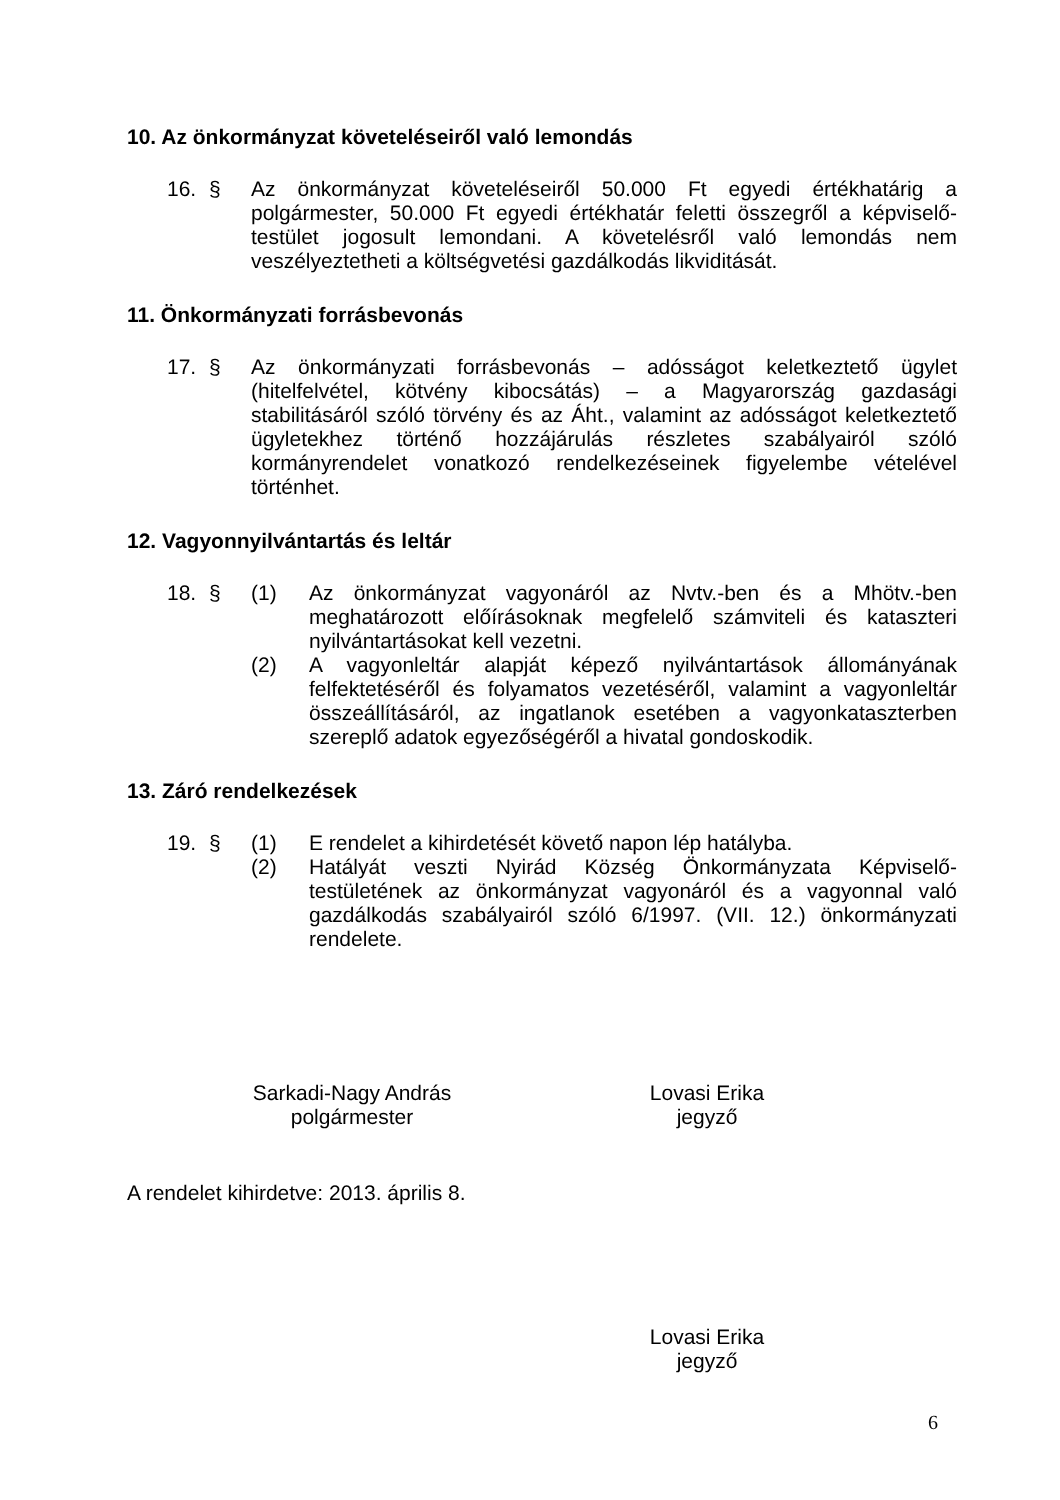10. Az önkormányzat követeléseiről való lemondás
16. § Az önkormányzat követeléseiről 50.000 Ft egyedi értékhatárig a polgármester, 50.000 Ft egyedi értékhatár feletti összegről a képviselő-testület jogosult lemondani. A követelésről való lemondás nem veszélyeztetheti a költségvetési gazdálkodás likviditását.
11. Önkormányzati forrásbevonás
17. § Az önkormányzati forrásbevonás – adósságot keletkeztető ügylet (hitelfelvétel, kötvény kibocsátás) – a Magyarország gazdasági stabilitásáról szóló törvény és az Áht., valamint az adósságot keletkeztető ügyletekhez történő hozzájárulás részletes szabályairól szóló kormányrendelet vonatkozó rendelkezéseinek figyelembe vételével történhet.
12. Vagyonnyilvántartás és leltár
18. § (1) Az önkormányzat vagyonáról az Nvtv.-ben és a Mhötv.-ben meghatározott előírásoknak megfelelő számviteli és kataszteri nyilvántartásokat kell vezetni.
(2) A vagyonleltár alapját képező nyilvántartások állományának felfektetéséről és folyamatos vezetéséről, valamint a vagyonleltár összeállításáról, az ingatlanok esetében a vagyonkataszterben szereplő adatok egyezőségéről a hivatal gondoskodik.
13. Záró rendelkezések
19. § (1) E rendelet a kihirdetését követő napon lép hatályba.
(2) Hatályát veszti Nyirád Község Önkormányzata Képviselő-testületének az önkormányzat vagyonáról és a vagyonnal való gazdálkodás szabályairól szóló 6/1997. (VII. 12.) önkormányzati rendelete.
Sarkadi-Nagy András
polgármester
Lovasi Erika
jegyző
A rendelet kihirdetve: 2013. április 8.
Lovasi Erika
jegyző
6